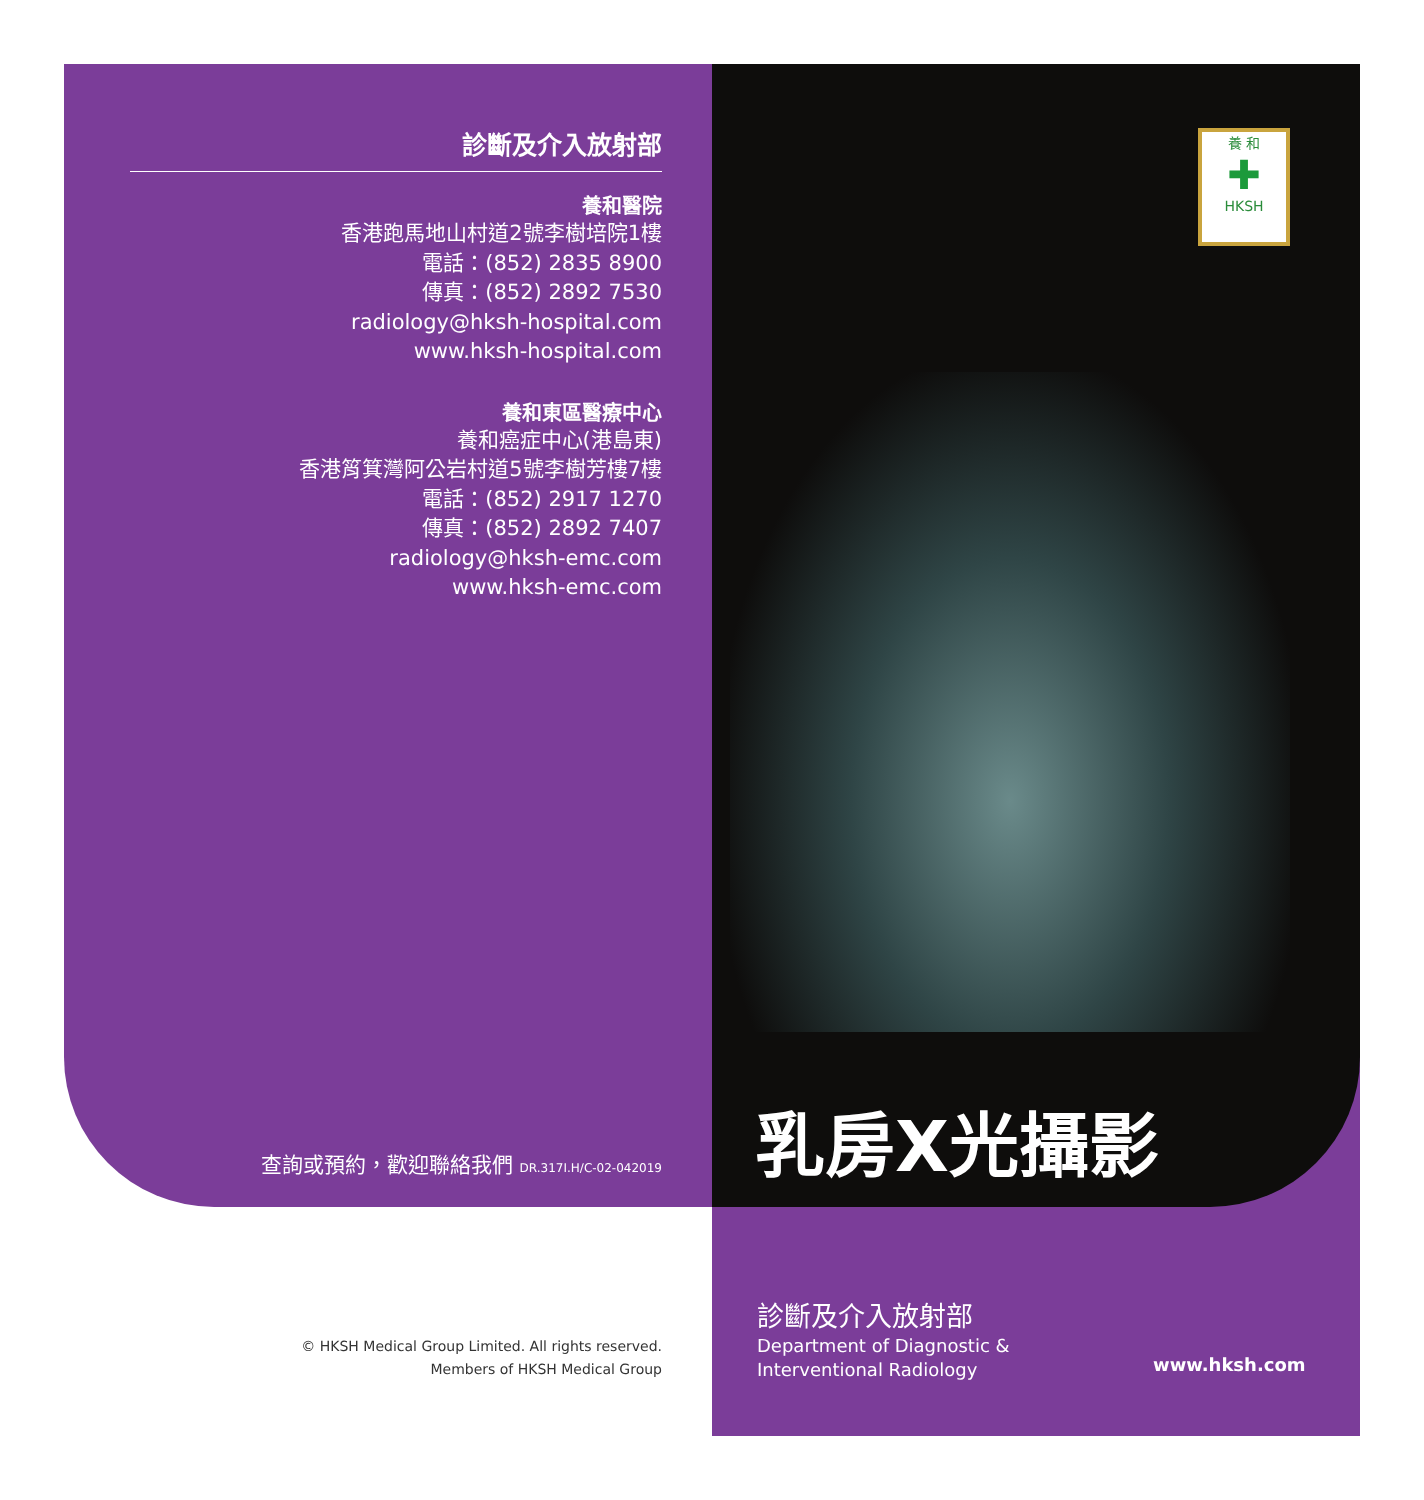養 和
✚
HKSH
診斷及介入放射部
養和醫院
香港跑馬地山村道2號李樹培院1樓
電話：(852) 2835 8900
傳真：(852) 2892 7530
radiology@hksh-hospital.com
www.hksh-hospital.com
養和東區醫療中心
養和癌症中心(港島東)
香港筲箕灣阿公岩村道5號李樹芳樓7樓
電話：(852) 2917 1270
傳真：(852) 2892 7407
radiology@hksh-emc.com
www.hksh-emc.com
查詢或預約，歡迎聯絡我們 DR.317I.H/C-02-042019
乳房X光攝影
診斷及介入放射部
Department of Diagnostic &
Interventional Radiology
www.hksh.com
© HKSH Medical Group Limited. All rights reserved.
Members of HKSH Medical Group